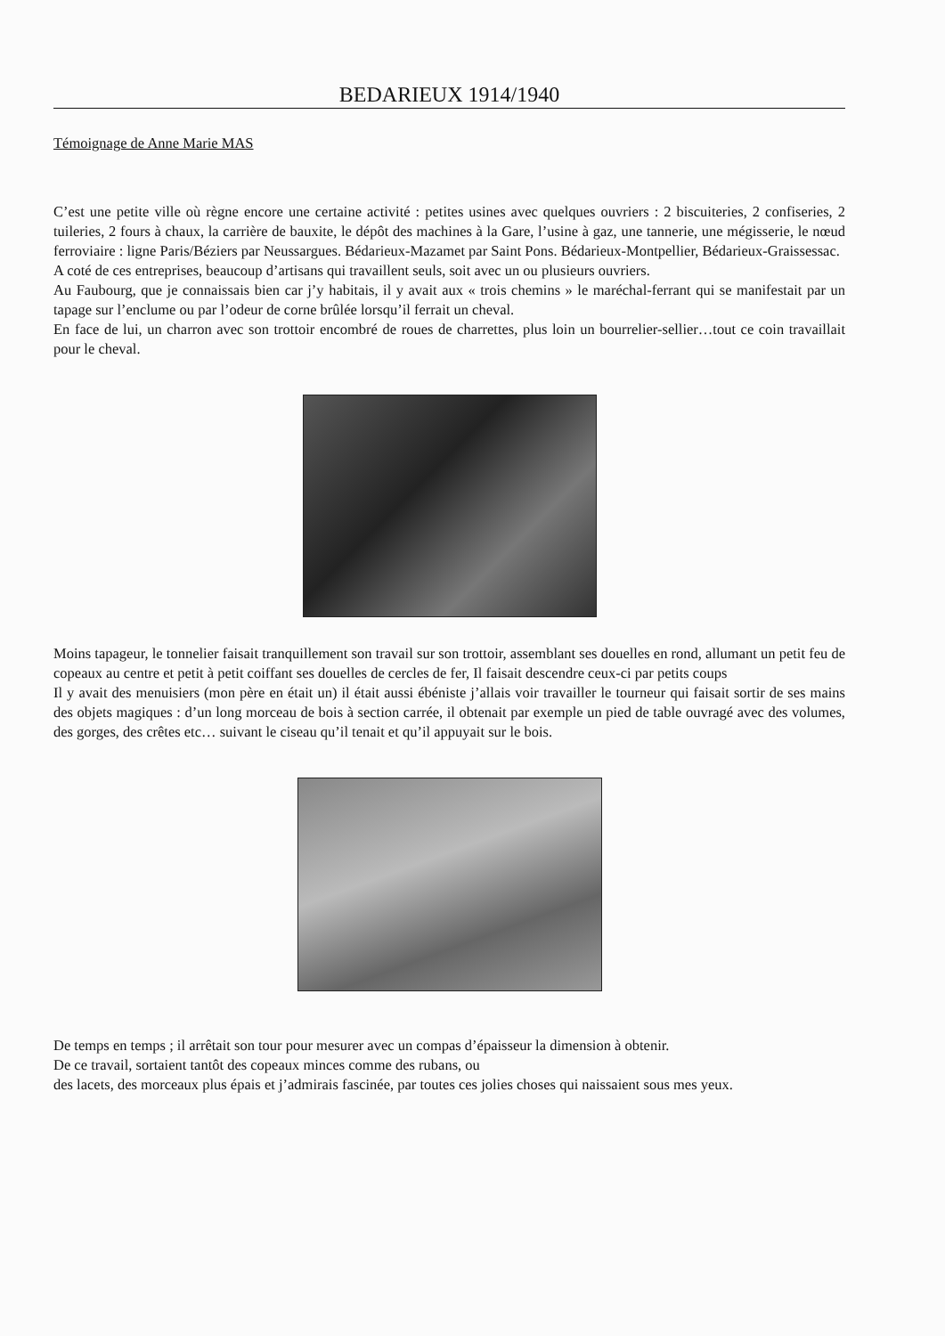BEDARIEUX 1914/1940
Témoignage de Anne Marie MAS
C’est une petite ville où règne encore une certaine activité : petites usines avec quelques ouvriers : 2 biscuiteries, 2 confiseries, 2 tuileries, 2 fours à chaux, la carrière de bauxite, le dépôt des machines à la Gare, l’usine à gaz, une tannerie, une mégisserie, le nœud ferroviaire : ligne Paris/Béziers par Neussargues. Bédarieux-Mazamet par Saint Pons. Bédarieux-Montpellier, Bédarieux-Graissessac.
A coté de ces entreprises, beaucoup d’artisans qui travaillent seuls, soit avec un ou plusieurs ouvriers.
Au Faubourg, que je connaissais bien car j’y habitais, il y avait aux « trois chemins » le maréchal-ferrant qui se manifestait par un tapage sur l’enclume ou par l’odeur de corne brûlée lorsqu’il ferrait un cheval.
En face de lui, un charron avec son trottoir encombré de roues de charrettes, plus loin un bourrelier-sellier…tout ce coin travaillait pour le cheval.
Moins tapageur, le tonnelier faisait tranquillement son travail sur son trottoir, assemblant ses douelles en rond, allumant un petit feu de copeaux au centre et petit à petit coiffant ses douelles de cercles de fer, Il faisait descendre ceux-ci par petits coups
Il y avait des menuisiers (mon père en était un) il était aussi ébéniste j’allais voir travailler le tourneur qui faisait sortir de ses mains des objets magiques : d’un long morceau de bois à section carrée, il obtenait par exemple un pied de table ouvragé avec des volumes, des gorges, des crêtes etc… suivant le ciseau qu’il tenait et qu’il appuyait sur le bois.
De temps en temps ; il arrêtait son tour pour mesurer avec un compas d’épaisseur la dimension à obtenir.
De ce travail, sortaient tantôt des copeaux minces comme des rubans, ou
des lacets, des morceaux plus épais et j’admirais fascinée, par toutes ces jolies choses qui naissaient sous mes yeux.